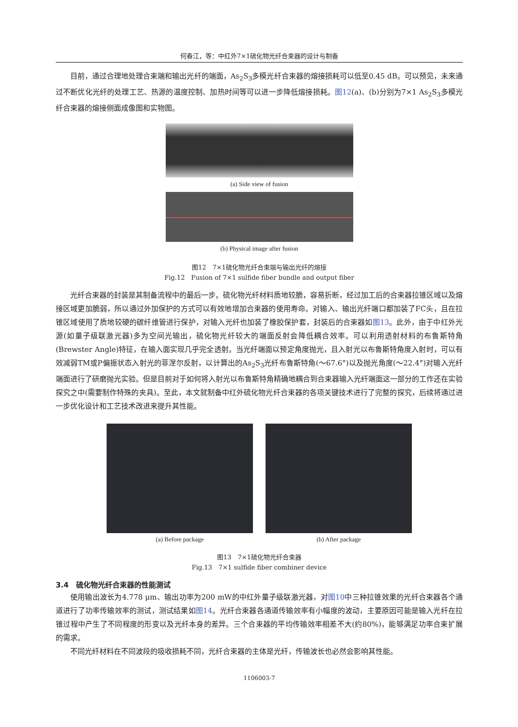何春江，等：中红外7×1硫化物光纤合束器的设计与制备
目前，通过合理地处理合束端和输出光纤的端面，As<sub>2</sub>S<sub>3</sub>多模光纤合束器的熔接损耗可以低至0.45 dB。可以预见，未来通过不断优化光纤的处理工艺、热源的温度控制、加热时间等可以进一步降低熔接损耗。图12(a)、(b)分别为7×1 As<sub>2</sub>S<sub>3</sub>多模光纤合束器的熔接侧面成像图和实物图。
(a) Side view of fusion
(b) Physical image after fusion
图12　7×1硫化物光纤合束端与输出光纤的熔接
Fig.12　Fusion of 7×1 sulfide fiber bundle and output fiber
光纤合束器的封装是其制备流程中的最后一步。硫化物光纤材料质地较脆，容易折断，经过加工后的合束器拉锥区域以及熔接区域更加脆弱，所以通过外加保护的方式可以有效地增加合束器的使用寿命。对输入、输出光纤端口都加装了FC头，且在拉锥区域使用了质地较硬的碳纤维管进行保护，对输入光纤也加装了橡胶保护套，封装后的合束器如图13。此外，由于中红外光源(如量子级联激光器)多为空间光输出，硫化物光纤较大的端面反射会降低耦合效率。可以利用透射材料的布鲁斯特角(Brewster Angle)特征，在输入面实现几乎完全透射。当光纤端面以预定角度抛光，且入射光以布鲁斯特角度入射时，可以有效减弱TM或P偏振状态入射光的菲涅尔反射，以计算出的As<sub>2</sub>S<sub>3</sub>光纤布鲁斯特角(～67.6°)以及抛光角度(～22.4°)对输入光纤端面进行了研磨抛光实验。但是目前对于如何将入射光以布鲁斯特角精确地耦合到合束器输入光纤端面这一部分的工作还在实验探究之中(需要制作特殊的夹具)。至此，本文就制备中红外硫化物光纤合束器的各项关键技术进行了完整的探究，后续将通过进一步优化设计和工艺技术改进来提升其性能。
(a) Before package (b) After package
图13　7×1硫化物光纤合束器
Fig.13　7×1 sulfide fiber combiner device
3.4　硫化物光纤合束器的性能测试
使用输出波长为4.778 μm、输出功率为200 mW的中红外量子级联激光器，对图10中三种拉锥效果的光纤合束器各个通道进行了功率传输效率的测试，测试结果如图14。光纤合束器各通道传输效率有小幅度的波动，主要原因可能是输入光纤在拉锥过程中产生了不同程度的形变以及光纤本身的差异。三个合束器的平均传输效率相差不大(约80%)，能够满足功率合束扩展的需求。
不同光纤材料在不同波段的吸收损耗不同，光纤合束器的主体是光纤，传输波长也必然会影响其性能。
1106003-7